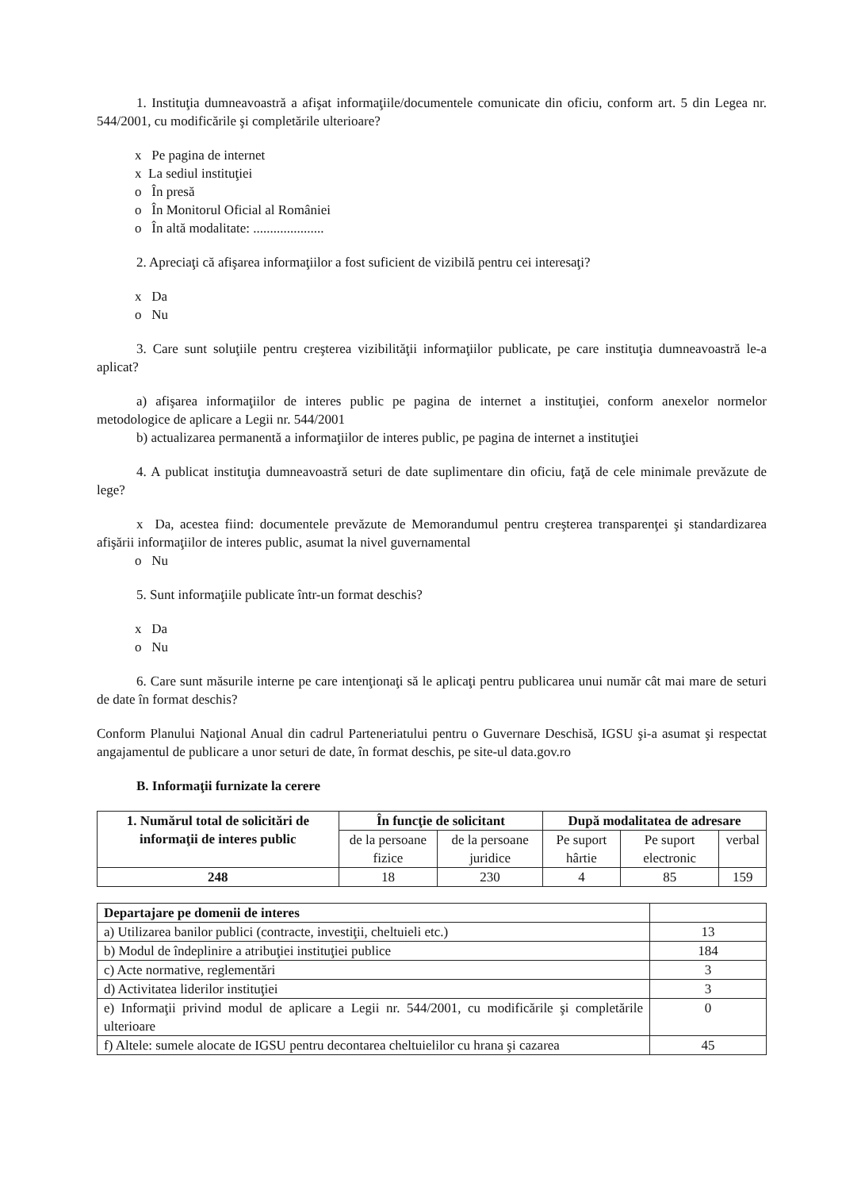1. Instituţia dumneavoastră a afişat informaţiile/documentele comunicate din oficiu, conform art. 5 din Legea nr. 544/2001, cu modificările şi completările ulterioare?
x Pe pagina de internet
x La sediul instituţiei
o În presă
o În Monitorul Oficial al României
o În altă modalitate: .....................
2. Apreciaţi că afişarea informaţiilor a fost suficient de vizibilă pentru cei interesaţi?
x Da
o Nu
3. Care sunt soluţiile pentru creşterea vizibilităţii informaţiilor publicate, pe care instituţia dumneavoastră le-a aplicat?
a) afişarea informaţiilor de interes public pe pagina de internet a instituţiei, conform anexelor normelor metodologice de aplicare a Legii nr. 544/2001
b) actualizarea permanentă a informaţiilor de interes public, pe pagina de internet a instituţiei
4. A publicat instituţia dumneavoastră seturi de date suplimentare din oficiu, faţă de cele minimale prevăzute de lege?
x Da, acestea fiind: documentele prevăzute de Memorandumul pentru creşterea transparenţei şi standardizarea afişării informaţiilor de interes public, asumat la nivel guvernamental
o Nu
5. Sunt informaţiile publicate într-un format deschis?
x Da
o Nu
6. Care sunt măsurile interne pe care intenţionaţi să le aplicaţi pentru publicarea unui număr cât mai mare de seturi de date în format deschis?
Conform Planului Naţional Anual din cadrul Parteneriatului pentru o Guvernare Deschisă, IGSU şi-a asumat şi respectat angajamentul de publicare a unor seturi de date, în format deschis, pe site-ul data.gov.ro
B. Informaţii furnizate la cerere
| 1. Numărul total de solicitări de informaţii de interes public | În funcţie de solicitant | | După modalitatea de adresare | | |
| --- | --- | --- | --- | --- | --- |
| | de la persoane fizice | de la persoane juridice | Pe suport hârtie | Pe suport electronic | verbal |
| 248 | 18 | 230 | 4 | 85 | 159 |
| Departajare pe domenii de interes | |
| a) Utilizarea banilor publici (contracte, investiţii, cheltuieli etc.) | 13 |
| b) Modul de îndeplinire a atribuţiei instituţiei publice | 184 |
| c) Acte normative, reglementări | 3 |
| d) Activitatea liderilor instituţiei | 3 |
| e) Informaţii privind modul de aplicare a Legii nr. 544/2001, cu modificările şi completările ulterioare | 0 |
| f) Altele: sumele alocate de IGSU pentru decontarea cheltuielilor cu hrana şi cazarea | 45 |